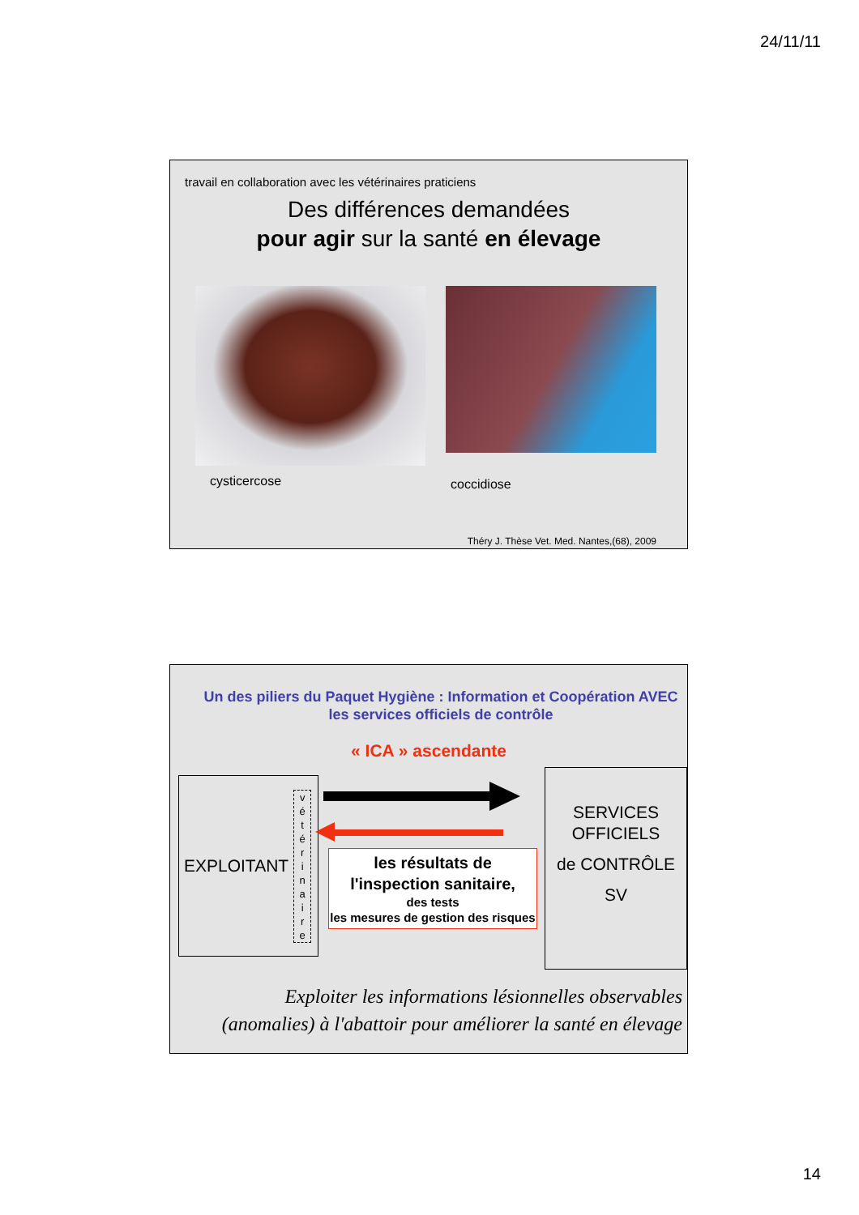24/11/11
travail en collaboration avec les vétérinaires praticiens
Des différences demandées
pour agir sur la santé en élevage
cysticercose
coccidiose
Théry J. Thèse Vet. Med. Nantes,(68), 2009
Un des piliers du Paquet Hygiène : Information et Coopération AVEC
les services officiels de contrôle
« ICA » ascendante
EXPLOITANT
v
é
t
é
r
i
n
a
i
r
e
les résultats de
l'inspection sanitaire,
des tests
les mesures de gestion des risques
SERVICES
OFFICIELS
de CONTRÔLE
SV
Exploiter les informations lésionnelles observables
(anomalies) à l'abattoir pour améliorer la santé en élevage
14